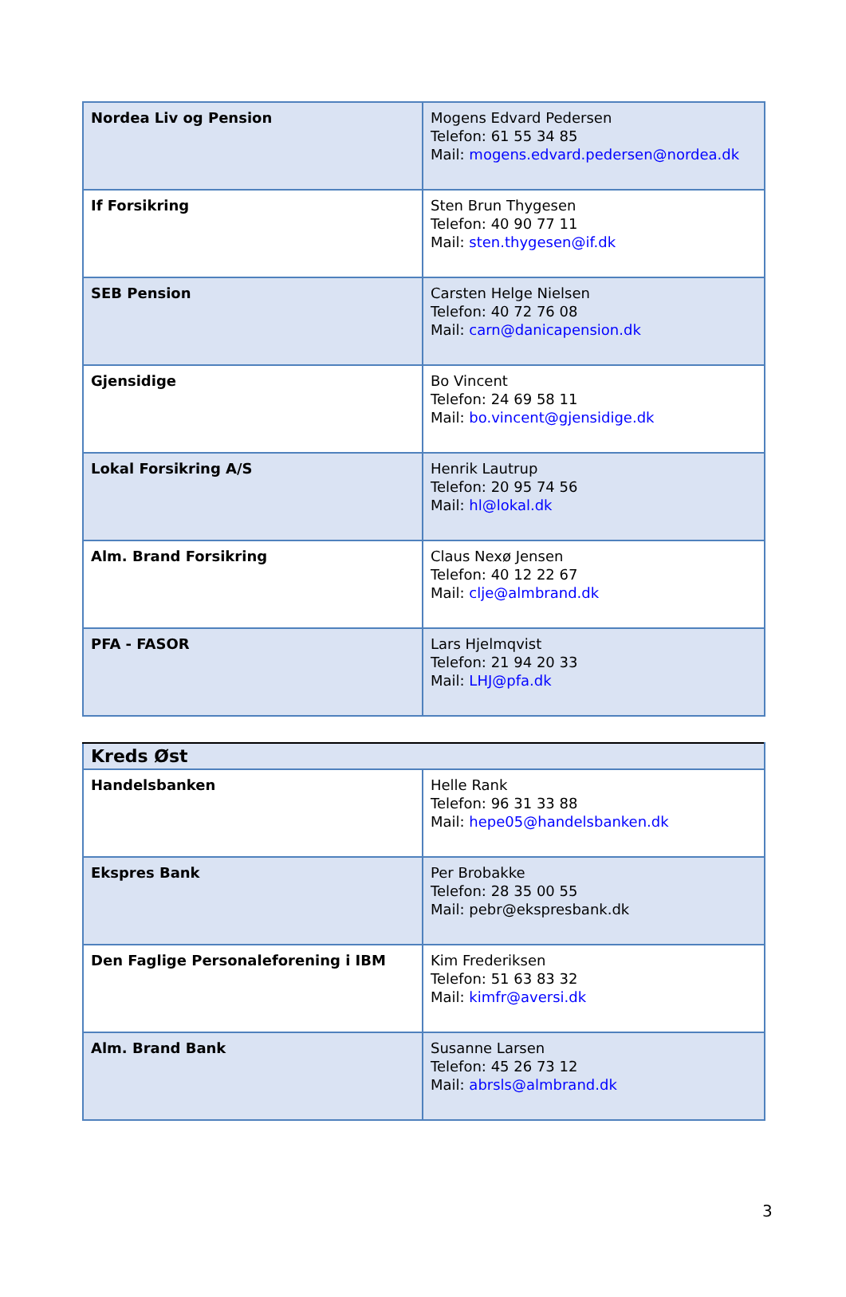| Nordea Liv og Pension | Mogens Edvard Pedersen Telefon: 61 55 34 85 Mail: mogens.edvard.pedersen@nordea.dk |
| If Forsikring | Sten Brun Thygesen Telefon: 40 90 77 11 Mail: sten.thygesen@if.dk |
| SEB Pension | Carsten Helge Nielsen Telefon: 40 72 76 08 Mail: carn@danicapension.dk |
| Gjensidige | Bo Vincent Telefon: 24 69 58 11 Mail: bo.vincent@gjensidige.dk |
| Lokal Forsikring A/S | Henrik Lautrup Telefon: 20 95 74 56 Mail: hl@lokal.dk |
| Alm. Brand Forsikring | Claus Nexø Jensen Telefon: 40 12 22 67 Mail: clje@almbrand.dk |
| PFA - FASOR | Lars Hjelmqvist Telefon: 21 94 20 33 Mail: LHJ@pfa.dk |
| Kreds Øst | |
| Handelsbanken | Helle Rank Telefon: 96 31 33 88 Mail: hepe05@handelsbanken.dk |
| Ekspres Bank | Per Brobakke Telefon: 28 35 00 55 Mail: pebr@ekspresbank.dk |
| Den Faglige Personaleforening i IBM | Kim Frederiksen Telefon: 51 63 83 32 Mail: kimfr@aversi.dk |
| Alm. Brand Bank | Susanne Larsen Telefon: 45 26 73 12 Mail: abrsls@almbrand.dk |
3